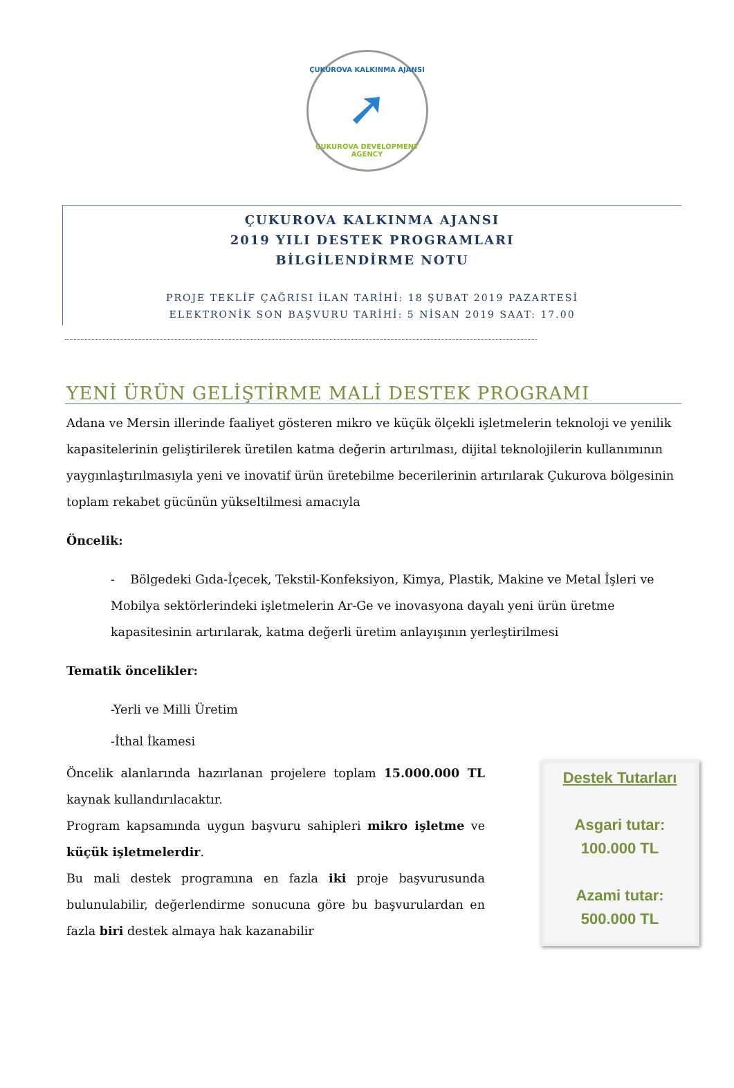ÇUKUROVA KALKINMA AJANSI
➚
ÇUKUROVA DEVELOPMENT AGENCY
ÇUKUROVA KALKINMA AJANSI
2019 YILI DESTEK PROGRAMLARI
BİLGİLENDİRME NOTU
PROJE TEKLİF ÇAĞRISI İLAN TARİHİ: 18 ŞUBAT 2019 PAZARTESİ
ELEKTRONİK SON BAŞVURU TARİHİ: 5 NİSAN 2019 SAAT: 17.00
YENİ ÜRÜN GELİŞTİRME MALİ DESTEK PROGRAMI
Adana ve Mersin illerinde faaliyet gösteren mikro ve küçük ölçekli işletmelerin teknoloji ve yenilik kapasitelerinin geliştirilerek üretilen katma değerin artırılması, dijital teknolojilerin kullanımının yaygınlaştırılmasıyla yeni ve inovatif ürün üretebilme becerilerinin artırılarak Çukurova bölgesinin toplam rekabet gücünün yükseltilmesi amacıyla
Öncelik:
- Bölgedeki Gıda-İçecek, Tekstil-Konfeksiyon, Kimya, Plastik, Makine ve Metal İşleri ve Mobilya sektörlerindeki işletmelerin Ar-Ge ve inovasyona dayalı yeni ürün üretme kapasitesinin artırılarak, katma değerli üretim anlayışının yerleştirilmesi
Tematik öncelikler:
-Yerli ve Milli Üretim
-İthal İkamesi
Öncelik alanlarında hazırlanan projelere toplam 15.000.000 TL kaynak kullandırılacaktır.
Program kapsamında uygun başvuru sahipleri mikro işletme ve küçük işletmelerdir.
Bu mali destek programına en fazla iki proje başvurusunda bulunulabilir, değerlendirme sonucuna göre bu başvurulardan en fazla biri destek almaya hak kazanabilir
Destek Tutarları
Asgari tutar:
100.000 TL
Azami tutar:
500.000 TL